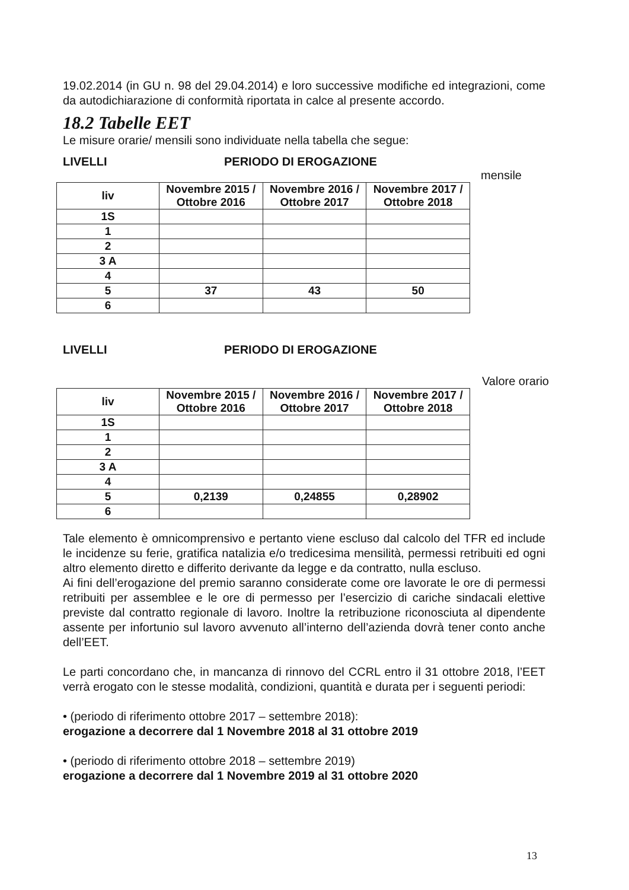19.02.2014 (in GU n. 98 del 29.04.2014) e loro successive modifiche ed integrazioni, come da autodichiarazione di conformità riportata in calce al presente accordo.
18.2 Tabelle EET
Le misure orarie/ mensili sono individuate nella tabella che segue:
LIVELLI PERIODO DI EROGAZIONE
mensile
| liv | Novembre 2015 / Ottobre 2016 | Novembre 2016 / Ottobre 2017 | Novembre 2017 / Ottobre 2018 |
| --- | --- | --- | --- |
| 1S | | | |
| 1 | | | |
| 2 | | | |
| 3 A | | | |
| 4 | | | |
| 5 | 37 | 43 | 50 |
| 6 | | | |
LIVELLI PERIODO DI EROGAZIONE
Valore orario
| liv | Novembre 2015 / Ottobre 2016 | Novembre 2016 / Ottobre 2017 | Novembre 2017 / Ottobre 2018 |
| --- | --- | --- | --- |
| 1S | | | |
| 1 | | | |
| 2 | | | |
| 3 A | | | |
| 4 | | | |
| 5 | 0,2139 | 0,24855 | 0,28902 |
| 6 | | | |
Tale elemento è omnicomprensivo e pertanto viene escluso dal calcolo del TFR ed include le incidenze su ferie, gratifica natalizia e/o tredicesima mensilità, permessi retribuiti ed ogni altro elemento diretto e differito derivante da legge e da contratto, nulla escluso.
Ai fini dell’erogazione del premio saranno considerate come ore lavorate le ore di permessi retribuiti per assemblee e le ore di permesso per l’esercizio di cariche sindacali elettive previste dal contratto regionale di lavoro. Inoltre la retribuzione riconosciuta al dipendente assente per infortunio sul lavoro avvenuto all’interno dell’azienda dovrà tener conto anche dell’EET.
Le parti concordano che, in mancanza di rinnovo del CCRL entro il 31 ottobre 2018, l’EET verrà erogato con le stesse modalità, condizioni, quantità e durata per i seguenti periodi:
• (periodo di riferimento ottobre 2017 – settembre 2018):
erogazione a decorrere dal 1 Novembre 2018 al 31 ottobre 2019
• (periodo di riferimento ottobre 2018 – settembre 2019)
erogazione a decorrere dal 1 Novembre 2019 al 31 ottobre 2020
13